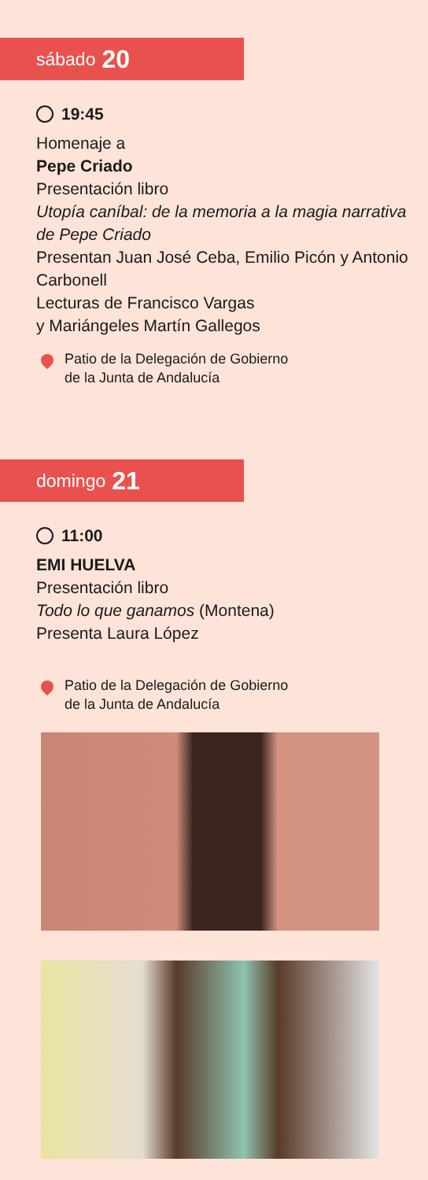sábado 20
19:45
Homenaje a
Pepe Criado
Presentación libro
Utopía caníbal: de la memoria a la magia narrativa de Pepe Criado
Presentan Juan José Ceba, Emilio Picón y Antonio Carbonell
Lecturas de Francisco Vargas
y Mariángeles Martín Gallegos
Patio de la Delegación de Gobierno
de la Junta de Andalucía
domingo 21
11:00
EMI HUELVA
Presentación libro
Todo lo que ganamos (Montena)
Presenta Laura López
Patio de la Delegación de Gobierno
de la Junta de Andalucía